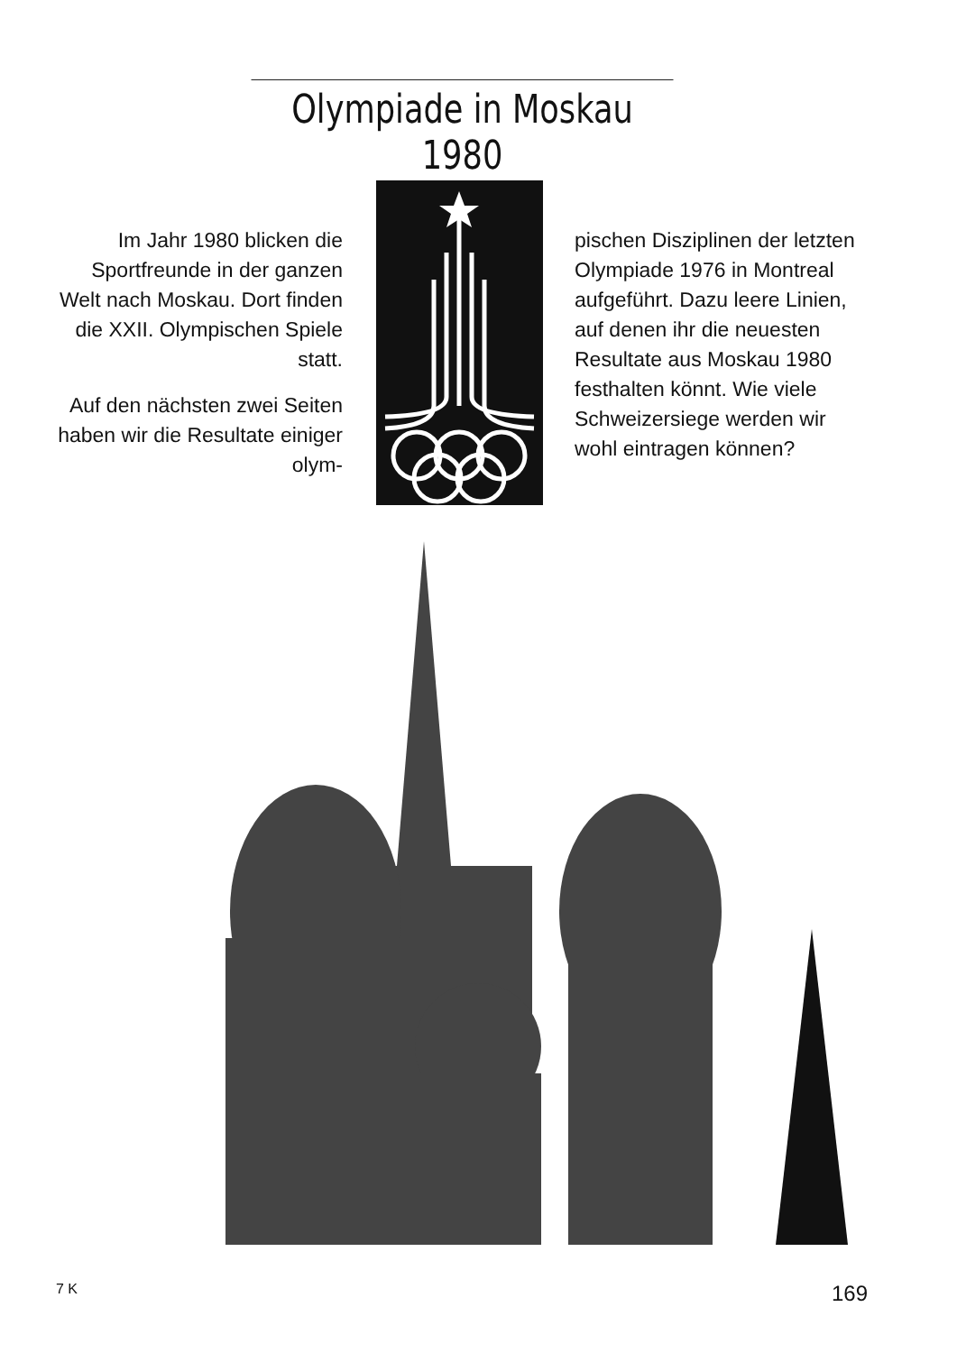Olympiade in Moskau 1980
Im Jahr 1980 blicken die Sportfreunde in der ganzen Welt nach Moskau. Dort finden die XXII. Olympischen Spiele statt.
Auf den nächsten zwei Seiten haben wir die Resultate einiger olym-
pischen Disziplinen der letzten Olympiade 1976 in Montreal aufgeführt. Dazu leere Linien, auf denen ihr die neuesten Resultate aus Moskau 1980 festhalten könnt. Wie viele Schweizersiege werden wir wohl eintragen können?
7 K 169